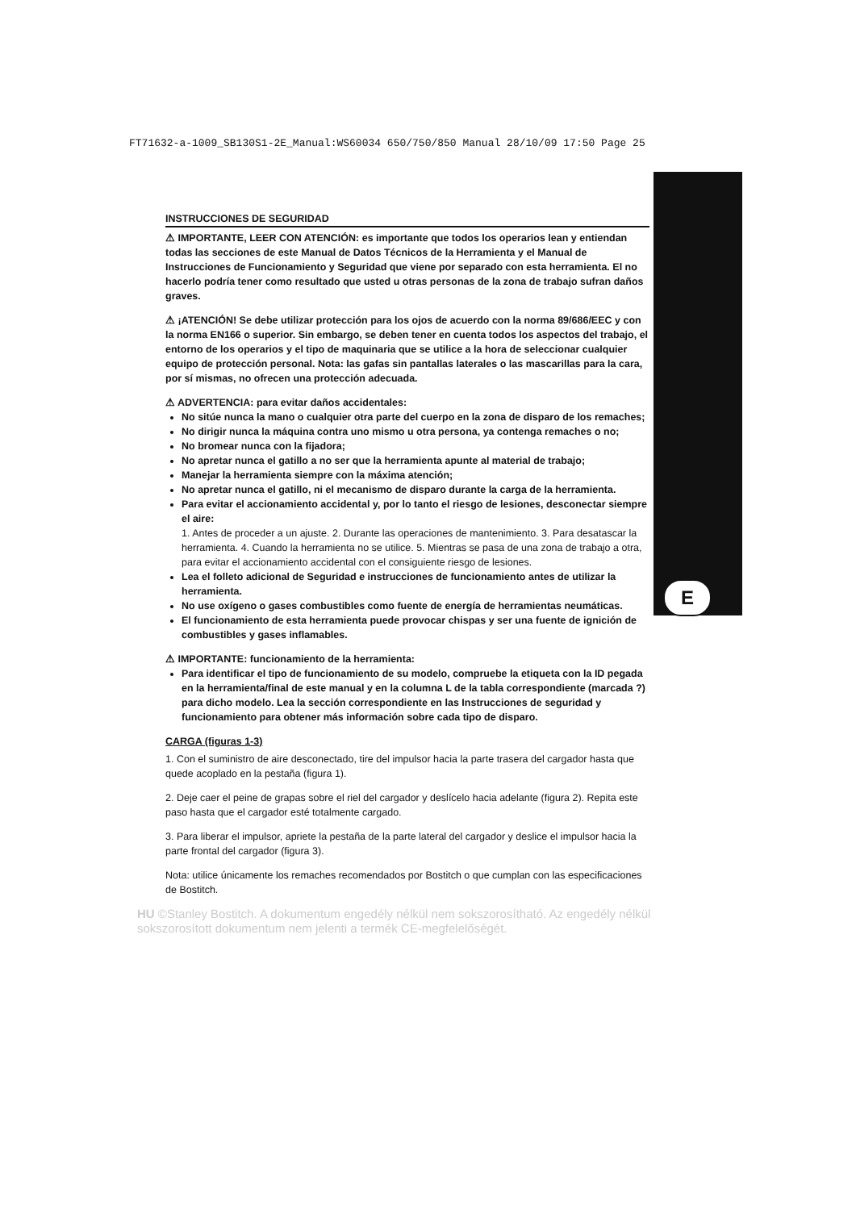FT71632-a-1009_SB130S1-2E_Manual:WS60034 650/750/850 Manual 28/10/09 17:50 Page 25
E
INSTRUCCIONES DE SEGURIDAD
⚠ IMPORTANTE, LEER CON ATENCIÓN: es importante que todos los operarios lean y entiendan todas las secciones de este Manual de Datos Técnicos de la Herramienta y el Manual de Instrucciones de Funcionamiento y Seguridad que viene por separado con esta herramienta. El no hacerlo podría tener como resultado que usted u otras personas de la zona de trabajo sufran daños graves.
⚠ ¡ATENCIÓN! Se debe utilizar protección para los ojos de acuerdo con la norma 89/686/EEC y con la norma EN166 o superior. Sin embargo, se deben tener en cuenta todos los aspectos del trabajo, el entorno de los operarios y el tipo de maquinaria que se utilice a la hora de seleccionar cualquier equipo de protección personal. Nota: las gafas sin pantallas laterales o las mascarillas para la cara, por sí mismas, no ofrecen una protección adecuada.
⚠ ADVERTENCIA: para evitar daños accidentales:
No sitúe nunca la mano o cualquier otra parte del cuerpo en la zona de disparo de los remaches;
No dirigir nunca la máquina contra uno mismo u otra persona, ya contenga remaches o no;
No bromear nunca con la fijadora;
No apretar nunca el gatillo a no ser que la herramienta apunte al material de trabajo;
Manejar la herramienta siempre con la máxima atención;
No apretar nunca el gatillo, ni el mecanismo de disparo durante la carga de la herramienta.
Para evitar el accionamiento accidental y, por lo tanto el riesgo de lesiones, desconectar siempre el aire:
1. Antes de proceder a un ajuste. 2. Durante las operaciones de mantenimiento. 3. Para desatascar la herramienta. 4. Cuando la herramienta no se utilice. 5. Mientras se pasa de una zona de trabajo a otra, para evitar el accionamiento accidental con el consiguiente riesgo de lesiones.
Lea el folleto adicional de Seguridad e instrucciones de funcionamiento antes de utilizar la herramienta.
No use oxígeno o gases combustibles como fuente de energía de herramientas neumáticas.
El funcionamiento de esta herramienta puede provocar chispas y ser una fuente de ignición de combustibles y gases inflamables.
⚠ IMPORTANTE: funcionamiento de la herramienta:
Para identificar el tipo de funcionamiento de su modelo, compruebe la etiqueta con la ID pegada en la herramienta/final de este manual y en la columna L de la tabla correspondiente (marcada ?) para dicho modelo. Lea la sección correspondiente en las Instrucciones de seguridad y funcionamiento para obtener más información sobre cada tipo de disparo.
CARGA (figuras 1-3)
1. Con el suministro de aire desconectado, tire del impulsor hacia la parte trasera del cargador hasta que quede acoplado en la pestaña (figura 1).
2. Deje caer el peine de grapas sobre el riel del cargador y deslícelo hacia adelante (figura 2). Repita este paso hasta que el cargador esté totalmente cargado.
3. Para liberar el impulsor, apriete la pestaña de la parte lateral del cargador y deslice el impulsor hacia la parte frontal del cargador (figura 3).
Nota: utilice únicamente los remaches recomendados por Bostitch o que cumplan con las especificaciones de Bostitch.
HU ©Stanley Bostitch. A dokumentum engedély nélkül nem sokszorosítható. Az engedély nélkül sokszorosított dokumentum nem jelenti a termék CE-megfelelőségét.